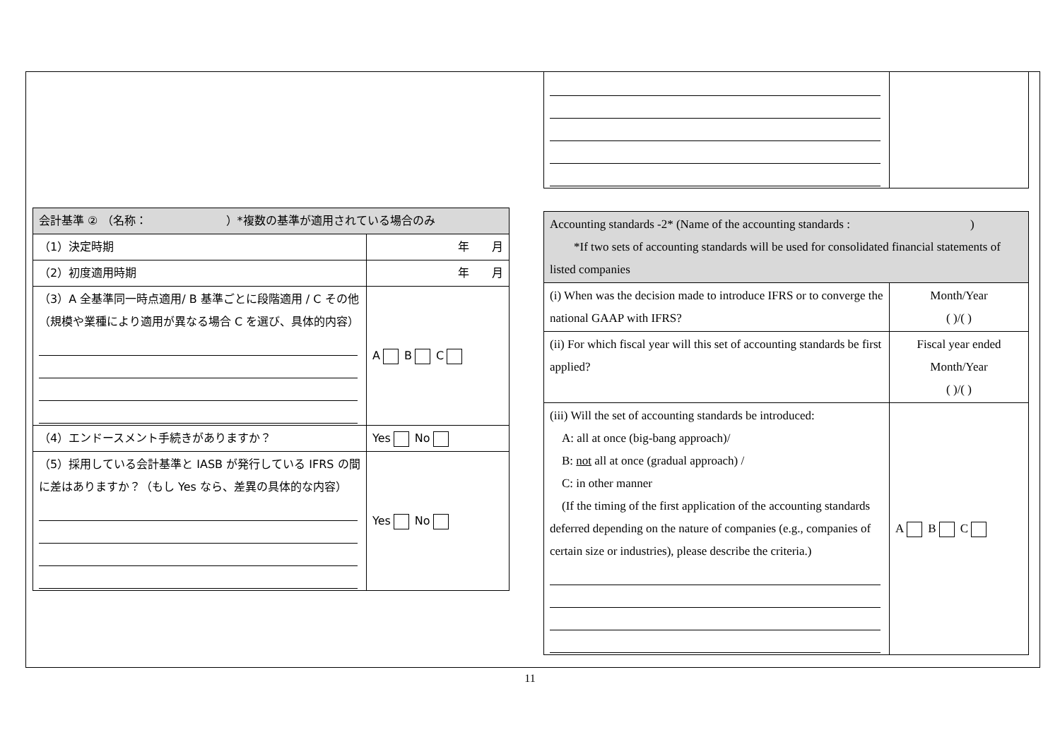| 会計基準 ② （名称： ）*複数の基準が適用されている場合のみ | |
| （1）決定時期 | 年 月 |
| （2）初度適用時期 | 年 月 |
| （3）A 全基準同一時点適用/ B 基準ごとに段階適用 / C その他 （規模や業種により適用が異なる場合 C を選び、具体的内容） | A B C |
| （4）エンドースメント手続きがありますか？ | Yes No |
| （5）採用している会計基準と IASB が発行している IFRS の間に差はありますか？（もし Yes なら、差異の具体的な内容） | Yes No |
| Accounting standards -2* (Name of the accounting standards : ) *If two sets of accounting standards will be used for consolidated financial statements of listed companies | |
| (i) When was the decision made to introduce IFRS or to converge the national GAAP with IFRS? | Month/Year ( )/( ) |
| (ii) For which fiscal year will this set of accounting standards be first applied? | Fiscal year ended Month/Year ( )/( ) |
| (iii) Will the set of accounting standards be introduced: A: all at once (big-bang approach)/ B: not all at once (gradual approach) / C: in other manner (If the timing of the first application of the accounting standards deferred depending on the nature of companies (e.g., companies of certain size or industries), please describe the criteria.) | A B C |
11